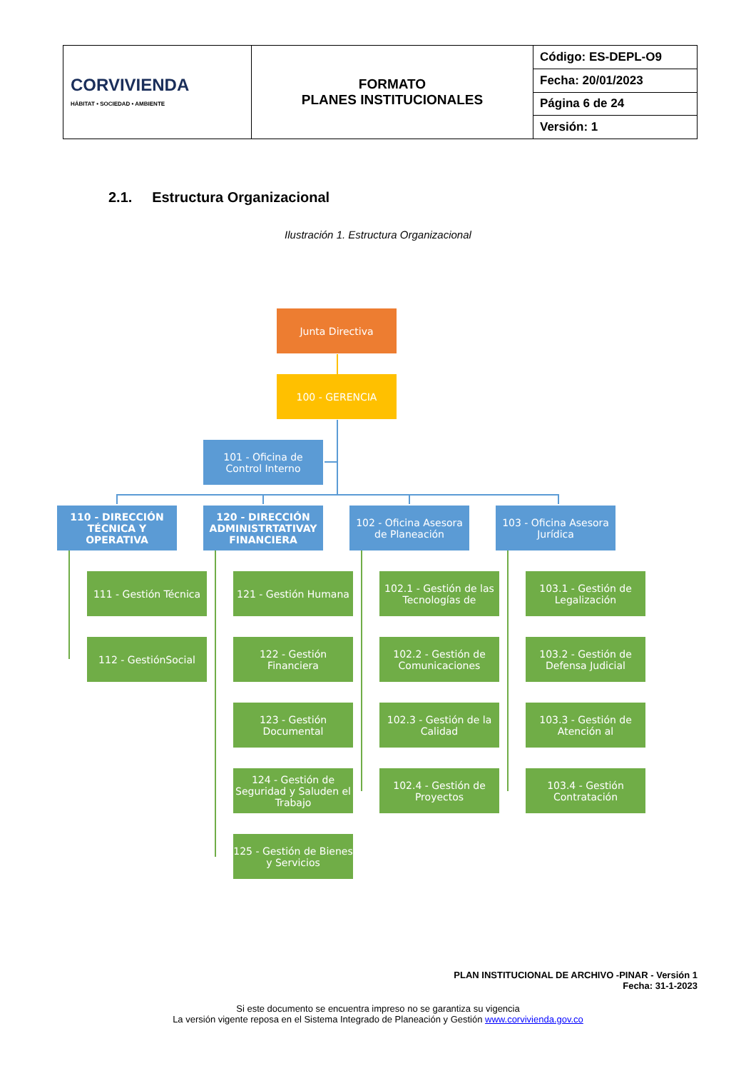| CORVIVIENDA HÁBITAT • SOCIEDAD • AMBIENTE | FORMATO PLANES INSTITUCIONALES | Código: ES-DEPL-O9 |
| | | Fecha: 20/01/2023 |
| | | Página 6 de 24 |
| | | Versión: 1 |
2.1. Estructura Organizacional
Ilustración 1. Estructura Organizacional
Junta Directiva
100 - GERENCIA
101 - Oficina de
Control Interno
110 - DIRECCIÓN TÉCNICA Y OPERATIVA
120 - DIRECCIÓN ADMINISTRTATIVAY FINANCIERA
102 - Oficina Asesora de Planeación
103 - Oficina Asesora Jurídica
111 - Gestión Técnica
112 - GestiónSocial
121 - Gestión Humana
122 - Gestión Financiera
123 - Gestión Documental
124 - Gestión de Seguridad y Saluden el Trabajo
125 - Gestión de Bienes y Servicios
102.1 - Gestión de las Tecnologías de
102.2 - Gestión de Comunicaciones
102.3 - Gestión de la Calidad
102.4 - Gestión de Proyectos
103.1 - Gestión de Legalización
103.2 - Gestión de Defensa Judicial
103.3 - Gestión de Atención al
103.4 - Gestión Contratación
PLAN INSTITUCIONAL DE ARCHIVO -PINAR - Versión 1
Fecha: 31-1-2023
Si este documento se encuentra impreso no se garantiza su vigencia
La versión vigente reposa en el Sistema Integrado de Planeación y Gestión www.corvivienda.gov.co